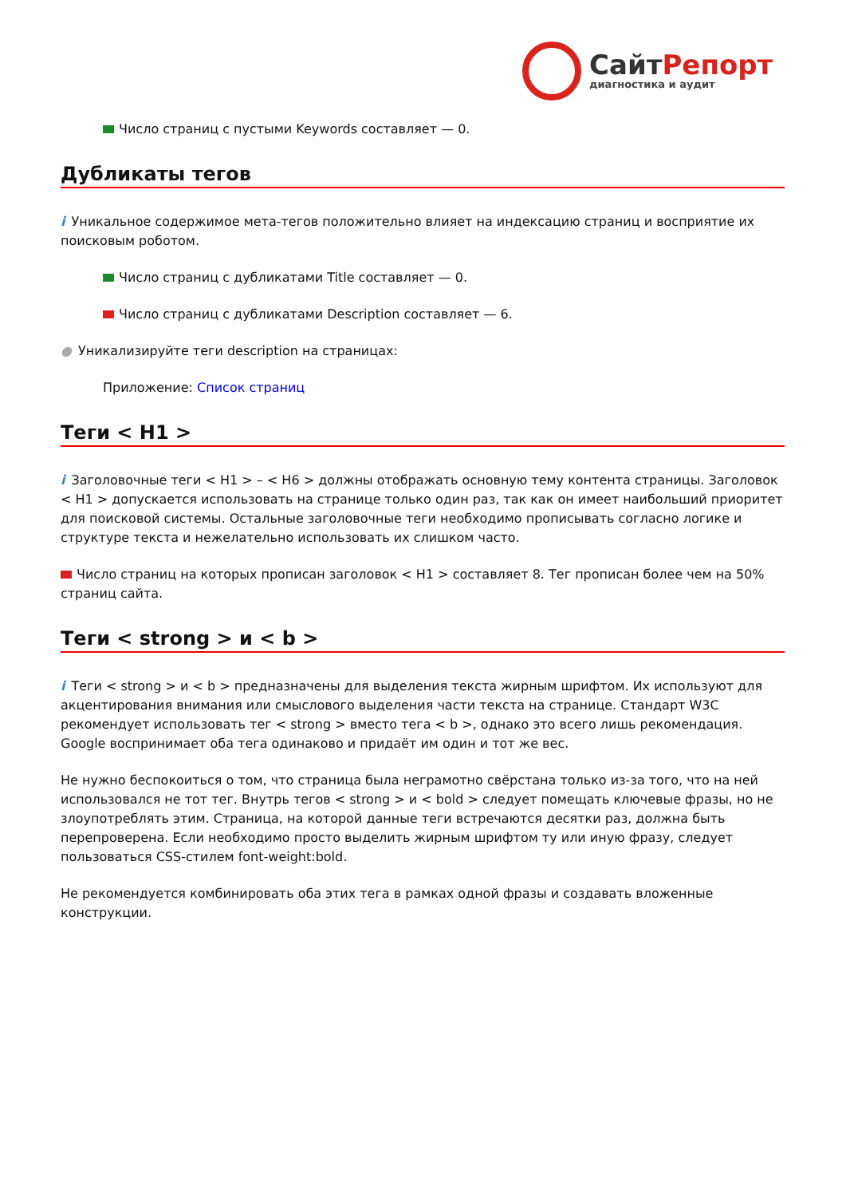СайтРепорт
диагностика и аудит
Число страниц с пустыми Keywords составляет — 0.
Дубликаты тегов
i Уникальное содержимое мета-тегов положительно влияет на индексацию страниц и восприятие их поисковым роботом.
Число страниц с дубликатами Title составляет — 0.
Число страниц с дубликатами Description составляет — 6.
● Уникализируйте теги description на страницах:
Приложение: Список страниц
Теги < H1 >
i Заголовочные теги < H1 > – < H6 > должны отображать основную тему контента страницы. Заголовок < H1 > допускается использовать на странице только один раз, так как он имеет наибольший приоритет для поисковой системы. Остальные заголовочные теги необходимо прописывать согласно логике и структуре текста и нежелательно использовать их слишком часто.
Число страниц на которых прописан заголовок < H1 > составляет 8. Тег прописан более чем на 50% страниц сайта.
Теги < strong > и < b >
i Теги < strong > и < b > предназначены для выделения текста жирным шрифтом. Их используют для акцентирования внимания или смыслового выделения части текста на странице. Стандарт W3C рекомендует использовать тег < strong > вместо тега < b >, однако это всего лишь рекомендация. Google воспринимает оба тега одинаково и придаёт им один и тот же вес.
Не нужно беспокоиться о том, что страница была неграмотно свёрстана только из-за того, что на ней использовался не тот тег. Внутрь тегов < strong > и < bold > следует помещать ключевые фразы, но не злоупотреблять этим. Страница, на которой данные теги встречаются десятки раз, должна быть перепроверена. Если необходимо просто выделить жирным шрифтом ту или иную фразу, следует пользоваться CSS-стилем font-weight:bold.
Не рекомендуется комбинировать оба этих тега в рамках одной фразы и создавать вложенные конструкции.